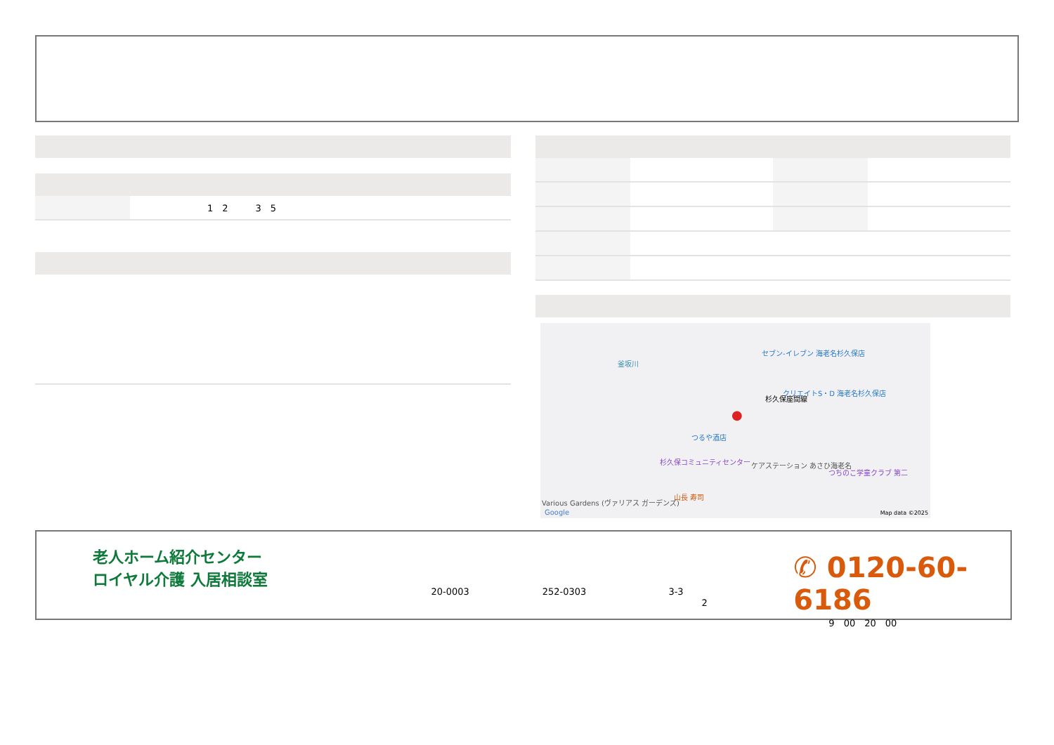| | 1 2 3 5 |
釜坂川
杉久保座間線
セブン-イレブン 海老名杉久保店
クリエイトS・D 海老名杉久保店
つるや酒店
杉久保コミュニティセンター ケアステーション あさひ海老名
つちのこ学童クラブ 第二
山長 寿司
Various Gardens (ヴァリアス ガーデンズ)
Google Map data ©2025
●
老人ホーム紹介センター
ロイヤル介護 入居相談室
20-0003　　　　　　　　252-0303　　　　　　　　　3-3
2
✆ 0120-60-6186
9　00　20　00